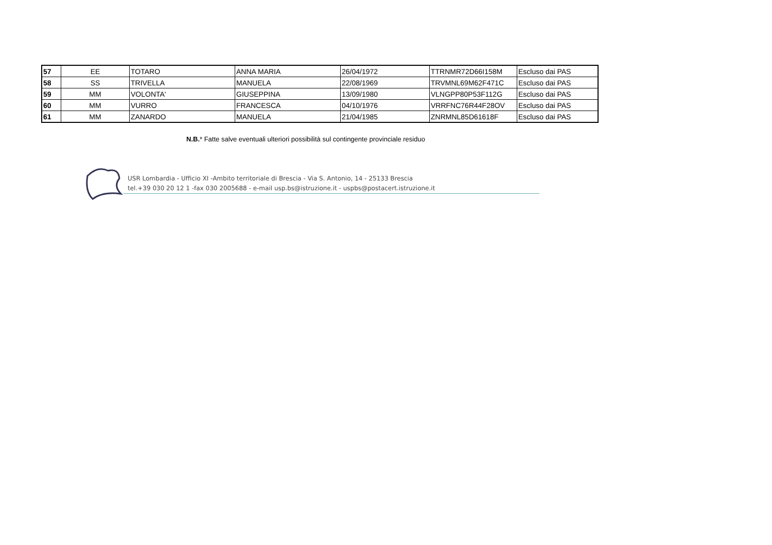| 57 | EE | TOTARO | ANNA MARIA | 26/04/1972 | TTRNMR72D66I158M | Escluso dai PAS |
| 58 | SS | TRIVELLA | MANUELA | 22/08/1969 | TRVMNL69M62F471C | Escluso dai PAS |
| 59 | MM | VOLONTA' | GIUSEPPINA | 13/09/1980 | VLNGPP80P53F112G | Escluso dai PAS |
| 60 | MM | VURRO | FRANCESCA | 04/10/1976 | VRRFNC76R44F28OV | Escluso dai PAS |
| 61 | MM | ZANARDO | MANUELA | 21/04/1985 | ZNRMNL85D61618F | Escluso dai PAS |
N.B.* Fatte salve eventuali ulteriori possibilità sul contingente provinciale residuo
USR Lombardia - Ufficio XI -Ambito territoriale di Brescia - Via S. Antonio, 14 - 25133 Brescia
tel.+39 030 20 12 1 -fax 030 2005688 - e-mail usp.bs@istruzione.it - uspbs@postacert.istruzione.it